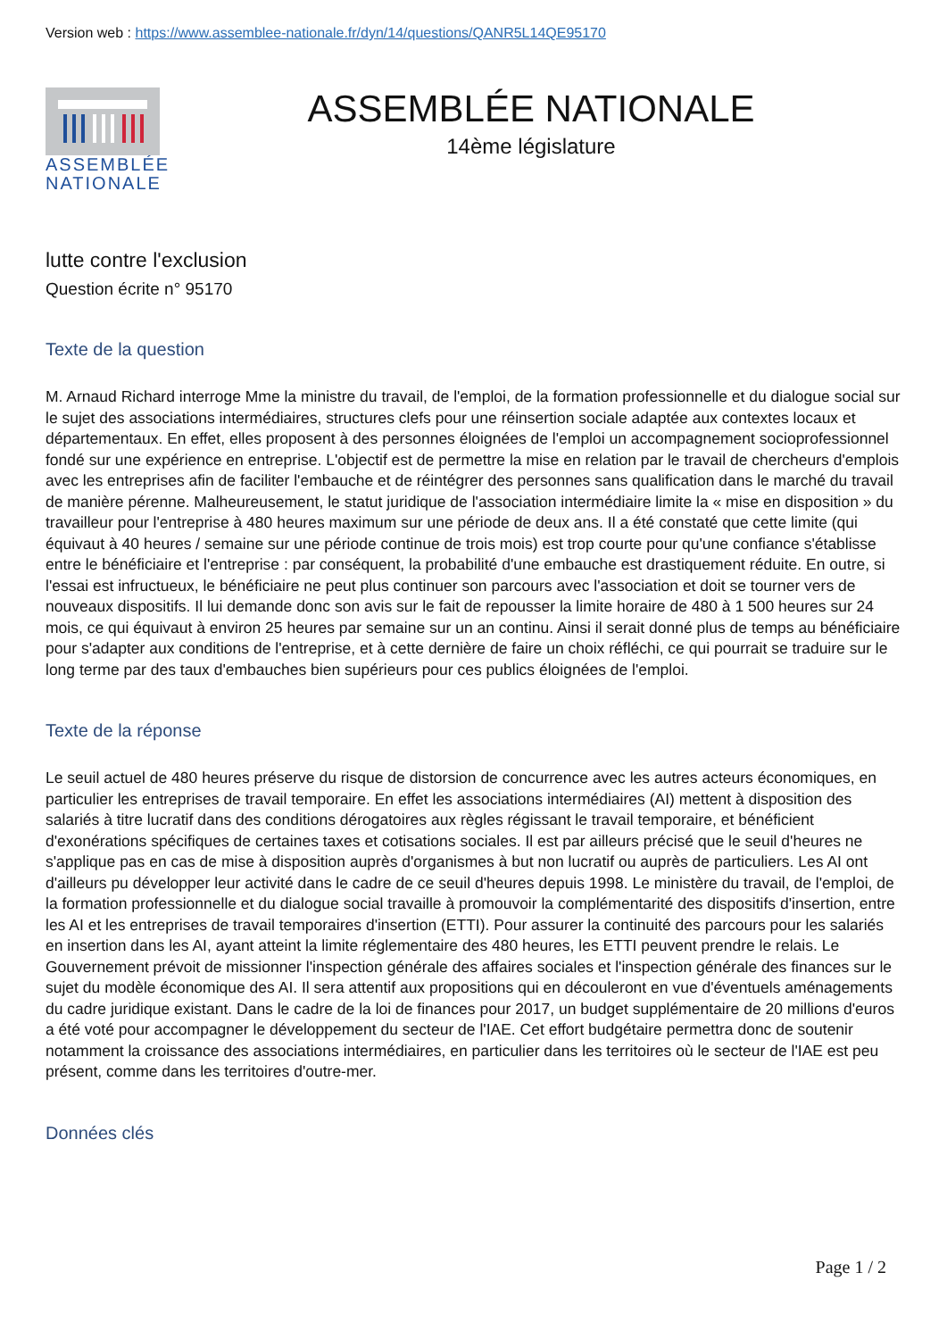Version web : https://www.assemblee-nationale.fr/dyn/14/questions/QANR5L14QE95170
ASSEMBLÉE
NATIONALE
ASSEMBLÉE NATIONALE
14ème législature
lutte contre l'exclusion
Question écrite n° 95170
Texte de la question
M. Arnaud Richard interroge Mme la ministre du travail, de l'emploi, de la formation professionnelle et du dialogue social sur le sujet des associations intermédiaires, structures clefs pour une réinsertion sociale adaptée aux contextes locaux et départementaux. En effet, elles proposent à des personnes éloignées de l'emploi un accompagnement socioprofessionnel fondé sur une expérience en entreprise. L'objectif est de permettre la mise en relation par le travail de chercheurs d'emplois avec les entreprises afin de faciliter l'embauche et de réintégrer des personnes sans qualification dans le marché du travail de manière pérenne. Malheureusement, le statut juridique de l'association intermédiaire limite la « mise en disposition » du travailleur pour l'entreprise à 480 heures maximum sur une période de deux ans. Il a été constaté que cette limite (qui équivaut à 40 heures / semaine sur une période continue de trois mois) est trop courte pour qu'une confiance s'établisse entre le bénéficiaire et l'entreprise : par conséquent, la probabilité d'une embauche est drastiquement réduite. En outre, si l'essai est infructueux, le bénéficiaire ne peut plus continuer son parcours avec l'association et doit se tourner vers de nouveaux dispositifs. Il lui demande donc son avis sur le fait de repousser la limite horaire de 480 à 1 500 heures sur 24 mois, ce qui équivaut à environ 25 heures par semaine sur un an continu. Ainsi il serait donné plus de temps au bénéficiaire pour s'adapter aux conditions de l'entreprise, et à cette dernière de faire un choix réfléchi, ce qui pourrait se traduire sur le long terme par des taux d'embauches bien supérieurs pour ces publics éloignées de l'emploi.
Texte de la réponse
Le seuil actuel de 480 heures préserve du risque de distorsion de concurrence avec les autres acteurs économiques, en particulier les entreprises de travail temporaire. En effet les associations intermédiaires (AI) mettent à disposition des salariés à titre lucratif dans des conditions dérogatoires aux règles régissant le travail temporaire, et bénéficient d'exonérations spécifiques de certaines taxes et cotisations sociales. Il est par ailleurs précisé que le seuil d'heures ne s'applique pas en cas de mise à disposition auprès d'organismes à but non lucratif ou auprès de particuliers. Les AI ont d'ailleurs pu développer leur activité dans le cadre de ce seuil d'heures depuis 1998. Le ministère du travail, de l'emploi, de la formation professionnelle et du dialogue social travaille à promouvoir la complémentarité des dispositifs d'insertion, entre les AI et les entreprises de travail temporaires d'insertion (ETTI). Pour assurer la continuité des parcours pour les salariés en insertion dans les AI, ayant atteint la limite réglementaire des 480 heures, les ETTI peuvent prendre le relais. Le Gouvernement prévoit de missionner l'inspection générale des affaires sociales et l'inspection générale des finances sur le sujet du modèle économique des AI. Il sera attentif aux propositions qui en découleront en vue d'éventuels aménagements du cadre juridique existant. Dans le cadre de la loi de finances pour 2017, un budget supplémentaire de 20 millions d'euros a été voté pour accompagner le développement du secteur de l'IAE. Cet effort budgétaire permettra donc de soutenir notamment la croissance des associations intermédiaires, en particulier dans les territoires où le secteur de l'IAE est peu présent, comme dans les territoires d'outre-mer.
Données clés
Page 1 / 2